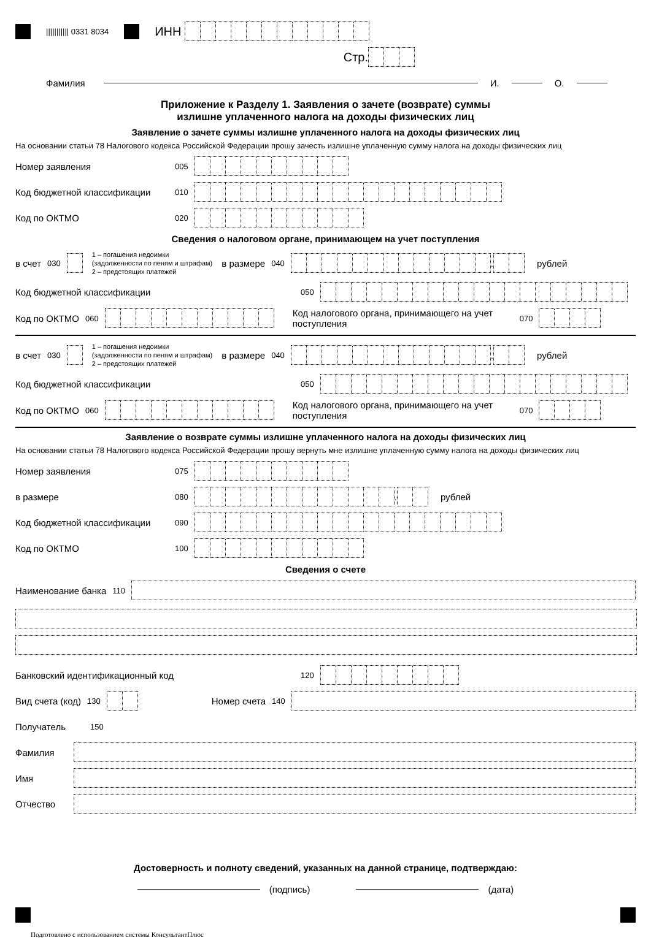||||||||||| 0331 8034 ИНН
Стр.
Фамилия И. О.
Приложение к Разделу 1. Заявления о зачете (возврате) суммы
излишне уплаченного налога на доходы физических лиц
Заявление о зачете суммы излишне уплаченного налога на доходы физических лиц
На основании статьи 78 Налогового кодекса Российской Федерации прошу зачесть излишне уплаченную сумму налога на доходы физических лиц
Номер заявления 005
Код бюджетной классификации 010
Код по ОКТМО 020
Сведения о налоговом органе, принимающем на учет поступления
в счет 030 1 – погашения недоимки
(задолженности по пеням и штрафам)
2 – предстоящих платежей в размере 040 . рублей
Код бюджетной классификации 050
Код по ОКТМО 060 Код налогового органа, принимающего на учет поступления 070
в счет 030 1 – погашения недоимки
(задолженности по пеням и штрафам)
2 – предстоящих платежей в размере 040 . рублей
Код бюджетной классификации 050
Код по ОКТМО 060 Код налогового органа, принимающего на учет поступления 070
Заявление о возврате суммы излишне уплаченного налога на доходы физических лиц
На основании статьи 78 Налогового кодекса Российской Федерации прошу вернуть мне излишне уплаченную сумму налога на доходы физических лиц
Номер заявления 075
в размере 080 . рублей
Код бюджетной классификации 090
Код по ОКТМО 100
Сведения о счете
Наименование банка 110
Банковский идентификационный код 120
Вид счета (код) 130 Номер счета 140
Получатель 150
Фамилия
Имя
Отчество
Достоверность и полноту сведений, указанных на данной странице, подтверждаю:
(подпись) (дата)
Подготовлено с использованием системы КонсультантПлюс